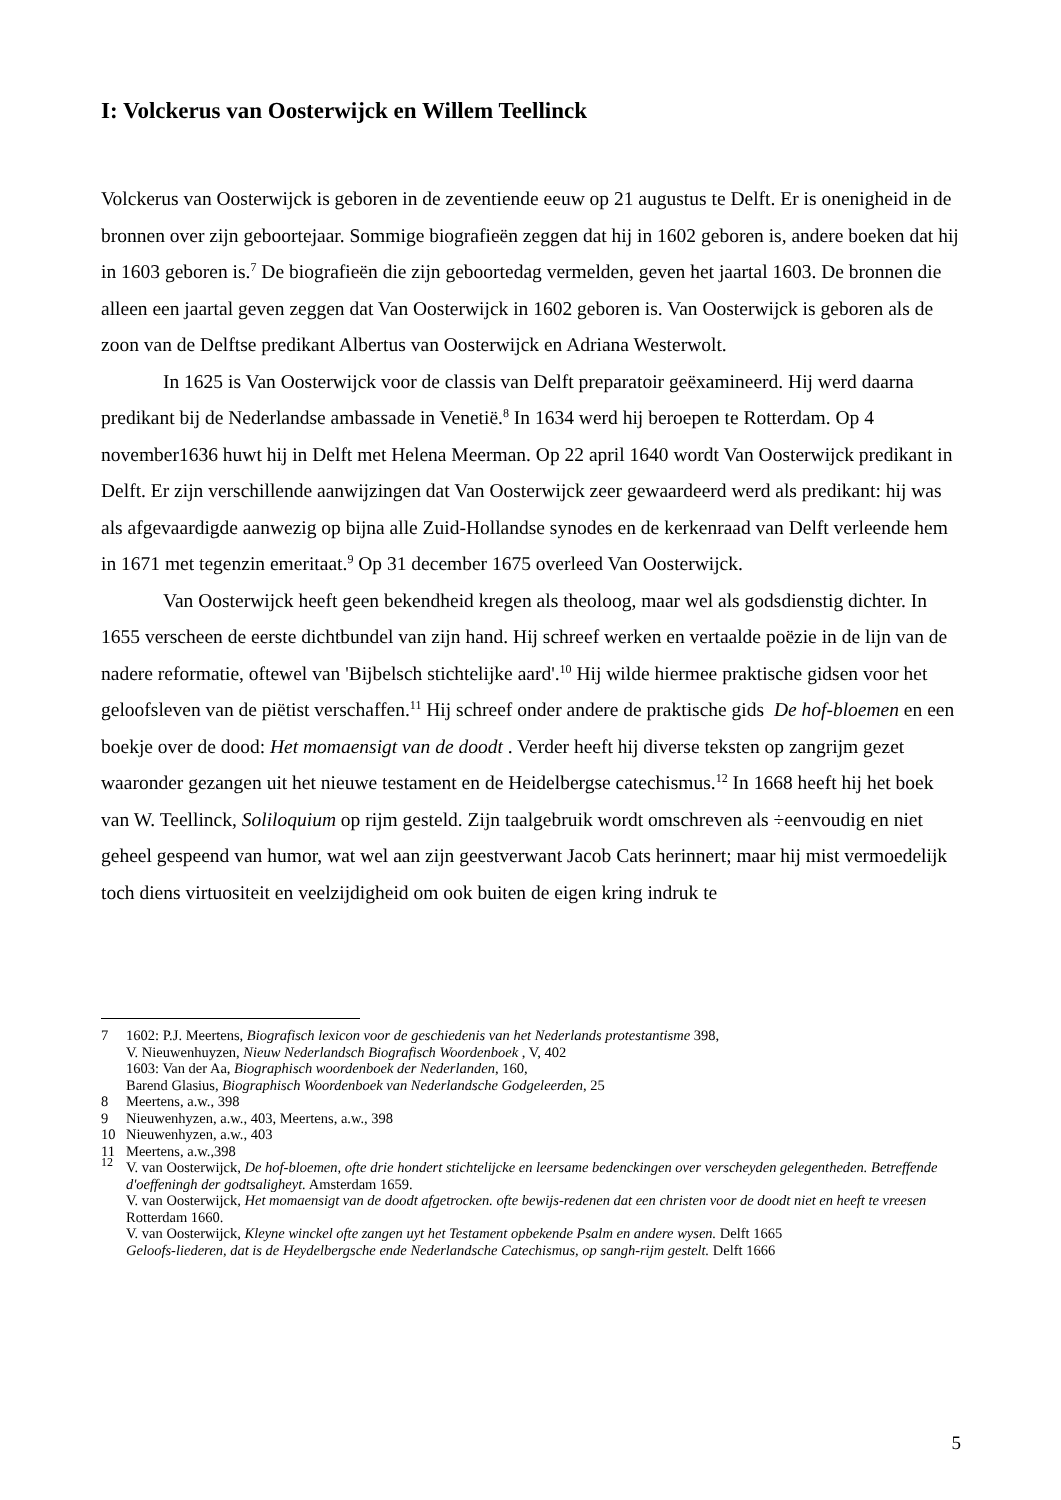I: Volckerus van Oosterwijck en Willem Teellinck
Volckerus van Oosterwijck is geboren in de zeventiende eeuw op 21 augustus te Delft. Er is onenigheid in de bronnen over zijn geboortejaar. Sommige biografieën zeggen dat hij in 1602 geboren is, andere boeken dat hij in 1603 geboren is.<sup>7</sup> De biografieën die zijn geboortedag vermelden, geven het jaartal 1603. De bronnen die alleen een jaartal geven zeggen dat Van Oosterwijck in 1602 geboren is. Van Oosterwijck is geboren als de zoon van de Delftse predikant Albertus van Oosterwijck en Adriana Westerwolt.
In 1625 is Van Oosterwijck voor de classis van Delft preparatoir geëxamineerd. Hij werd daarna predikant bij de Nederlandse ambassade in Venetië.<sup>8</sup> In 1634 werd hij beroepen te Rotterdam. Op 4 november1636 huwt hij in Delft met Helena Meerman. Op 22 april 1640 wordt Van Oosterwijck predikant in Delft. Er zijn verschillende aanwijzingen dat Van Oosterwijck zeer gewaardeerd werd als predikant: hij was als afgevaardigde aanwezig op bijna alle Zuid-Hollandse synodes en de kerkenraad van Delft verleende hem in 1671 met tegenzin emeritaat.<sup>9</sup> Op 31 december 1675 overleed Van Oosterwijck.
Van Oosterwijck heeft geen bekendheid kregen als theoloog, maar wel als godsdienstig dichter. In 1655 verscheen de eerste dichtbundel van zijn hand. Hij schreef werken en vertaalde poëzie in de lijn van de nadere reformatie, oftewel van 'Bijbelsch stichtelijke aard'.<sup>10</sup> Hij wilde hiermee praktische gidsen voor het geloofsleven van de piëtist verschaffen.<sup>11</sup> Hij schreef onder andere de praktische gids De hof-bloemen en een boekje over de dood: Het momaensigt van de doodt . Verder heeft hij diverse teksten op zangrijm gezet waaronder gezangen uit het nieuwe testament en de Heidelbergse catechismus.<sup>12</sup> In 1668 heeft hij het boek van W. Teellinck, Soliloquium op rijm gesteld. Zijn taalgebruik wordt omschreven als ÷eenvoudig en niet geheel gespeend van humor, wat wel aan zijn geestverwant Jacob Cats herinnert; maar hij mist vermoedelijk toch diens virtuositeit en veelzijdigheid om ook buiten de eigen kring indruk te
7 1602: P.J. Meertens, Biografisch lexicon voor de geschiedenis van het Nederlands protestantisme 398,
V. Nieuwenhuyzen, Nieuw Nederlandsch Biografisch Woordenboek , V, 402
1603: Van der Aa, Biographisch woordenboek der Nederlanden, 160,
Barend Glasius, Biographisch Woordenboek van Nederlandsche Godgeleerden, 25
8 Meertens, a.w., 398
9 Nieuwenhyzen, a.w., 403, Meertens, a.w., 398
10 Nieuwenhyzen, a.w., 403
11 Meertens, a.w.,398
<sup>12</sup> V. van Oosterwijck, De hof-bloemen, ofte drie hondert stichtelijcke en leersame bedenckingen over verscheyden gelegentheden. Betreffende d'oeffeningh der godtsaligheyt. Amsterdam 1659.
V. van Oosterwijck, Het momaensigt van de doodt afgetrocken. ofte bewijs-redenen dat een christen voor de doodt niet en heeft te vreesen Rotterdam 1660.
V. van Oosterwijck, Kleyne winckel ofte zangen uyt het Testament opbekende Psalm en andere wysen. Delft 1665
Geloofs-liederen, dat is de Heydelbergsche ende Nederlandsche Catechismus, op sangh-rijm gestelt. Delft 1666
5